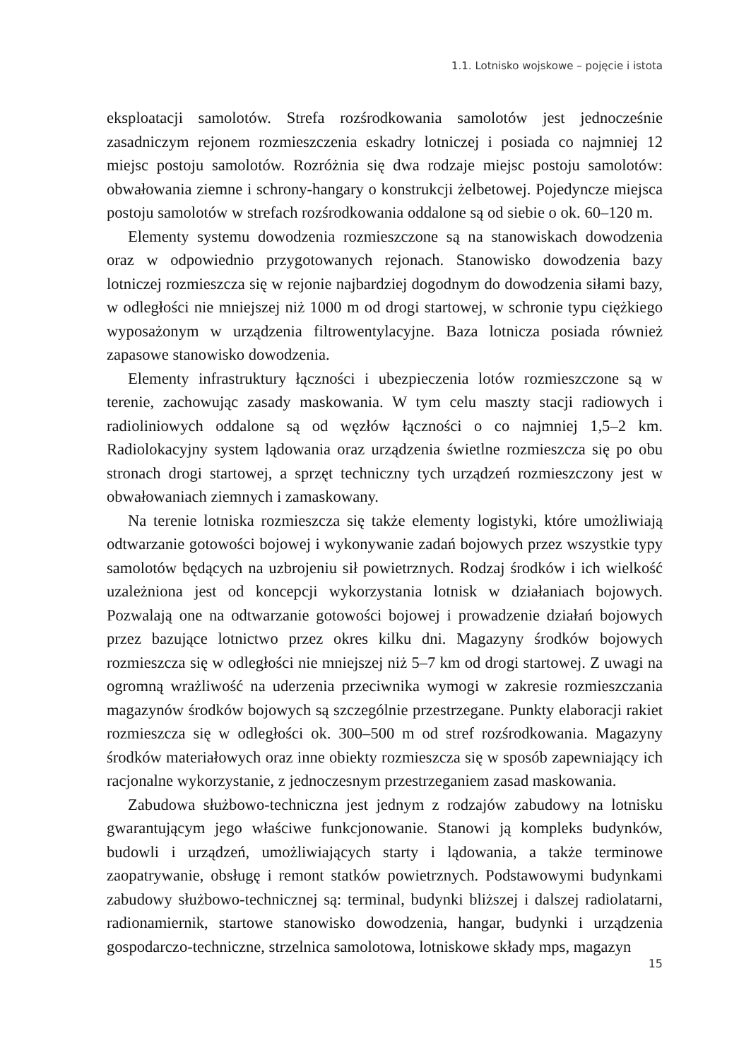1.1. Lotnisko wojskowe – pojęcie i istota
eksploatacji samolotów. Strefa rozśrodkowania samolotów jest jednocześnie zasadniczym rejonem rozmieszczenia eskadry lotniczej i posiada co najmniej 12 miejsc postoju samolotów. Rozróżnia się dwa rodzaje miejsc postoju samolotów: obwałowania ziemne i schrony-hangary o konstrukcji żelbetowej. Pojedyncze miejsca postoju samolotów w strefach rozśrodkowania oddalone są od siebie o ok. 60–120 m.
Elementy systemu dowodzenia rozmieszczone są na stanowiskach dowodzenia oraz w odpowiednio przygotowanych rejonach. Stanowisko dowodzenia bazy lotniczej rozmieszcza się w rejonie najbardziej dogodnym do dowodzenia siłami bazy, w odległości nie mniejszej niż 1000 m od drogi startowej, w schronie typu ciężkiego wyposażonym w urządzenia filtrowentylacyjne. Baza lotnicza posiada również zapasowe stanowisko dowodzenia.
Elementy infrastruktury łączności i ubezpieczenia lotów rozmieszczone są w terenie, zachowując zasady maskowania. W tym celu maszty stacji radiowych i radioliniowych oddalone są od węzłów łączności o co najmniej 1,5–2 km. Radiolokacyjny system lądowania oraz urządzenia świetlne rozmieszcza się po obu stronach drogi startowej, a sprzęt techniczny tych urządzeń rozmieszczony jest w obwałowaniach ziemnych i zamaskowany.
Na terenie lotniska rozmieszcza się także elementy logistyki, które umożliwiają odtwarzanie gotowości bojowej i wykonywanie zadań bojowych przez wszystkie typy samolotów będących na uzbrojeniu sił powietrznych. Rodzaj środków i ich wielkość uzależniona jest od koncepcji wykorzystania lotnisk w działaniach bojowych. Pozwalają one na odtwarzanie gotowości bojowej i prowadzenie działań bojowych przez bazujące lotnictwo przez okres kilku dni. Magazyny środków bojowych rozmieszcza się w odległości nie mniejszej niż 5–7 km od drogi startowej. Z uwagi na ogromną wrażliwość na uderzenia przeciwnika wymogi w zakresie rozmieszczania magazynów środków bojowych są szczególnie przestrzegane. Punkty elaboracji rakiet rozmieszcza się w odległości ok. 300–500 m od stref rozśrodkowania. Magazyny środków materiałowych oraz inne obiekty rozmieszcza się w sposób zapewniający ich racjonalne wykorzystanie, z jednoczesnym przestrzeganiem zasad maskowania.
Zabudowa służbowo-techniczna jest jednym z rodzajów zabudowy na lotnisku gwarantującym jego właściwe funkcjonowanie. Stanowi ją kompleks budynków, budowli i urządzeń, umożliwiających starty i lądowania, a także terminowe zaopatrywanie, obsługę i remont statków powietrznych. Podstawowymi budynkami zabudowy służbowo-technicznej są: terminal, budynki bliższej i dalszej radiolatarni, radionamiernik, startowe stanowisko dowodzenia, hangar, budynki i urządzenia gospodarczo-techniczne, strzelnica samolotowa, lotniskowe składy mps, magazyn
15